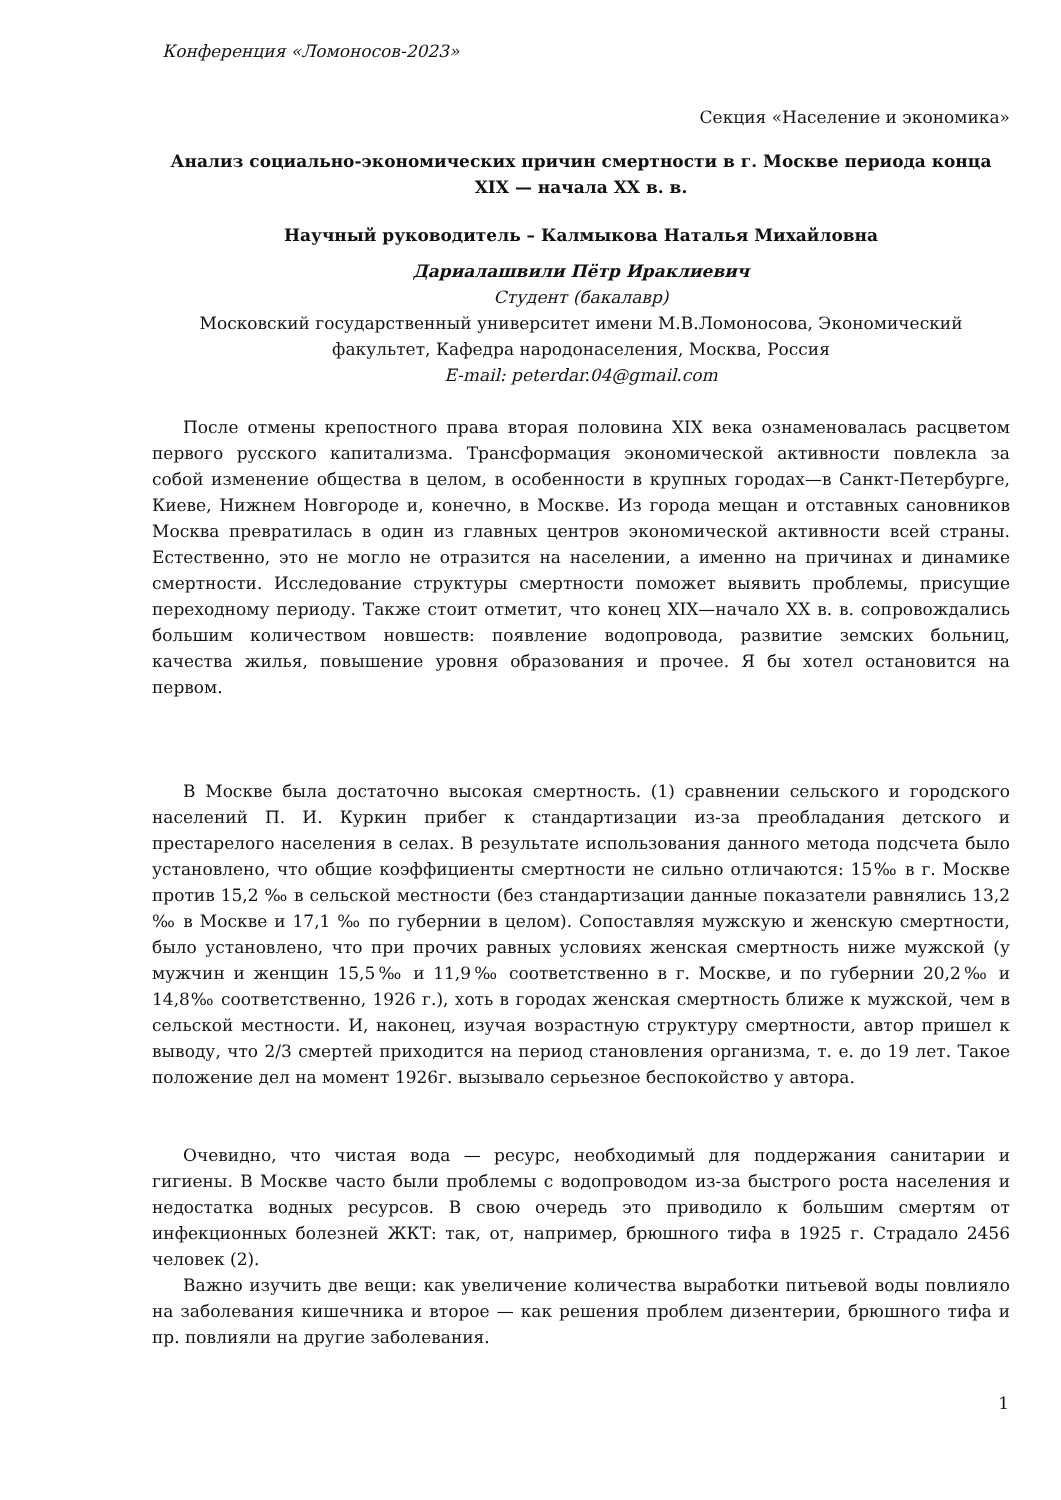Конференция «Ломоносов-2023»
Секция «Население и экономика»
Анализ социально-экономических причин смертности в г. Москве периода конца XIX — начала XX в. в.
Научный руководитель – Калмыкова Наталья Михайловна
Дариалашвили Пётр Ираклиевич
Студент (бакалавр)
Московский государственный университет имени М.В.Ломоносова, Экономический факультет, Кафедра народонаселения, Москва, Россия
E-mail: peterdar.04@gmail.com
После отмены крепостного права вторая половина XIX века ознаменовалась расцветом первого русского капитализма. Трансформация экономической активности повлекла за собой изменение общества в целом, в особенности в крупных городах—в Санкт-Петербурге, Киеве, Нижнем Новгороде и, конечно, в Москве. Из города мещан и отставных сановников Москва превратилась в один из главных центров экономической активности всей страны. Естественно, это не могло не отразится на населении, а именно на причинах и динамике смертности. Исследование структуры смертности поможет выявить проблемы, присущие переходному периоду. Также стоит отметит, что конец XIX—начало XX в. в. сопровождались большим количеством новшеств: появление водопровода, развитие земских больниц, качества жилья, повышение уровня образования и прочее. Я бы хотел остановится на первом.
В Москве была достаточно высокая смертность. (1) сравнении сельского и городского населений П. И. Куркин прибег к стандартизации из-за преобладания детского и престарелого населения в селах. В результате использования данного метода подсчета было установлено, что общие коэффициенты смертности не сильно отличаются: 15‰ в г. Москве против 15,2 ‰ в сельской местности (без стандартизации данные показатели равнялись 13,2 ‰ в Москве и 17,1 ‰ по губернии в целом). Сопоставляя мужскую и женскую смертности, было установлено, что при прочих равных условиях женская смертность ниже мужской (у мужчин и женщин 15,5‰ и 11,9‰ соответственно в г. Москве, и по губернии 20,2‰ и 14,8‰ соответственно, 1926 г.), хоть в городах женская смертность ближе к мужской, чем в сельской местности. И, наконец, изучая возрастную структуру смертности, автор пришел к выводу, что 2/3 смертей приходится на период становления организма, т. е. до 19 лет. Такое положение дел на момент 1926г. вызывало серьезное беспокойство у автора.
Очевидно, что чистая вода — ресурс, необходимый для поддержания санитарии и гигиены. В Москве часто были проблемы с водопроводом из-за быстрого роста населения и недостатка водных ресурсов. В свою очередь это приводило к большим смертям от инфекционных болезней ЖКТ: так, от, например, брюшного тифа в 1925 г. Страдало 2456 человек (2).
Важно изучить две вещи: как увеличение количества выработки питьевой воды повлияло на заболевания кишечника и второе — как решения проблем дизентерии, брюшного тифа и пр. повлияли на другие заболевания.
1